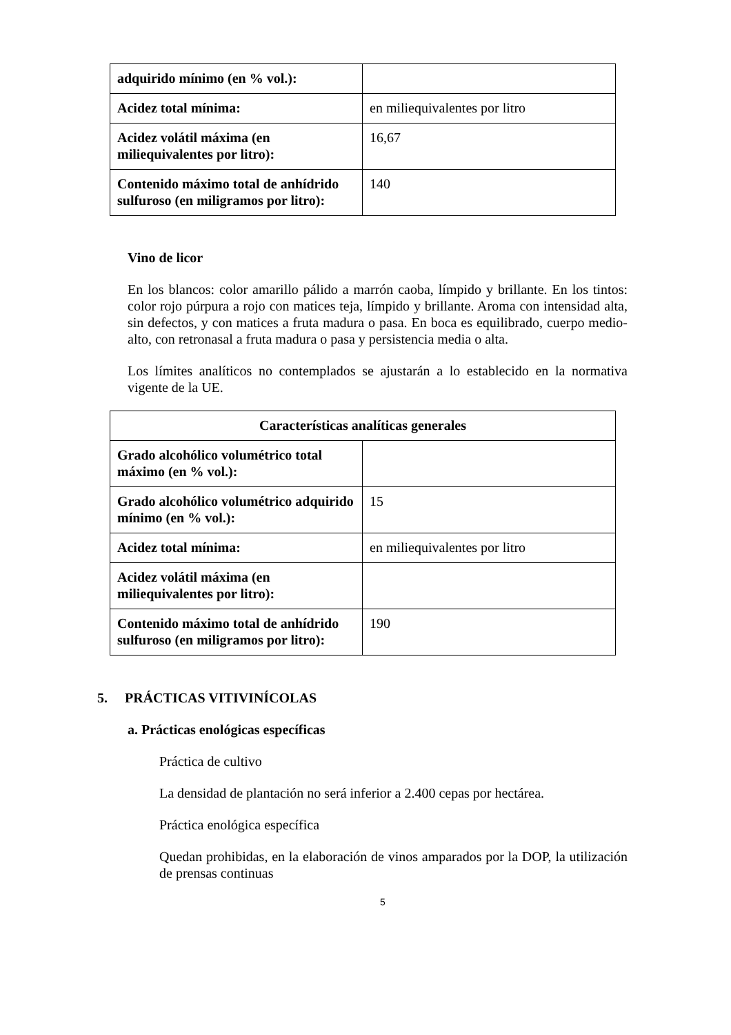| adquirido mínimo (en % vol.): | |
| Acidez total mínima: | en miliequivalentes por litro |
| Acidez volátil máxima (en miliequivalentes por litro): | 16,67 |
| Contenido máximo total de anhídrido sulfuroso (en miligramos por litro): | 140 |
Vino de licor
En los blancos: color amarillo pálido a marrón caoba, límpido y brillante. En los tintos: color rojo púrpura a rojo con matices teja, límpido y brillante. Aroma con intensidad alta, sin defectos, y con matices a fruta madura o pasa. En boca es equilibrado, cuerpo medio-alto, con retronasal a fruta madura o pasa y persistencia media o alta.
Los límites analíticos no contemplados se ajustarán a lo establecido en la normativa vigente de la UE.
| Características analíticas generales | |
| --- | --- |
| Grado alcohólico volumétrico total máximo (en % vol.): | |
| Grado alcohólico volumétrico adquirido mínimo (en % vol.): | 15 |
| Acidez total mínima: | en miliequivalentes por litro |
| Acidez volátil máxima (en miliequivalentes por litro): | |
| Contenido máximo total de anhídrido sulfuroso (en miligramos por litro): | 190 |
5. PRÁCTICAS VITIVINÍCOLAS
a. Prácticas enológicas específicas
Práctica de cultivo
La densidad de plantación no será inferior a 2.400 cepas por hectárea.
Práctica enológica específica
Quedan prohibidas, en la elaboración de vinos amparados por la DOP, la utilización de prensas continuas
5